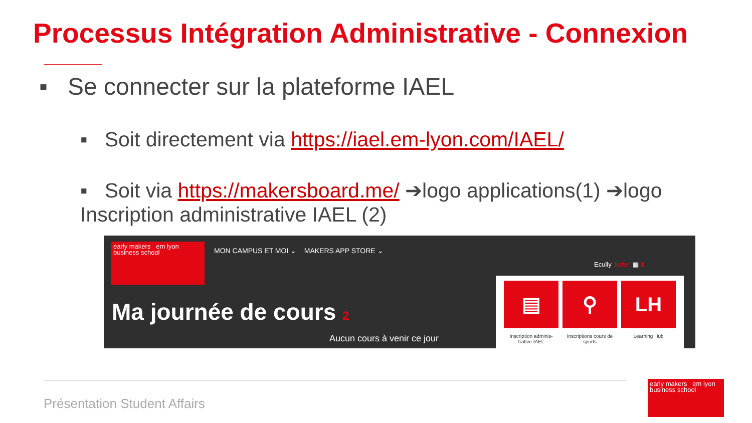Processus Intégration Administrative - Connexion
▪ Se connecter sur la plateforme IAEL
▪ Soit directement via https://iael.em-lyon.com/IAEL/
▪ Soit via https://makersboard.me/ ➔logo applications(1) ➔logo Inscription administrative IAEL (2)
early makers em lyon business school
MON CAMPUS ET MOI ⌄ MAKERS APP STORE ⌄
Ecully Jiafan ▦ 1
Ma journée de cours 2
Aucun cours à venir ce jour
▤
Inscription adminis-trative IAEL
⚲
Inscriptions cours de sports
LH
Learning Hub
Présentation Student Affairs
early makers em lyon business school